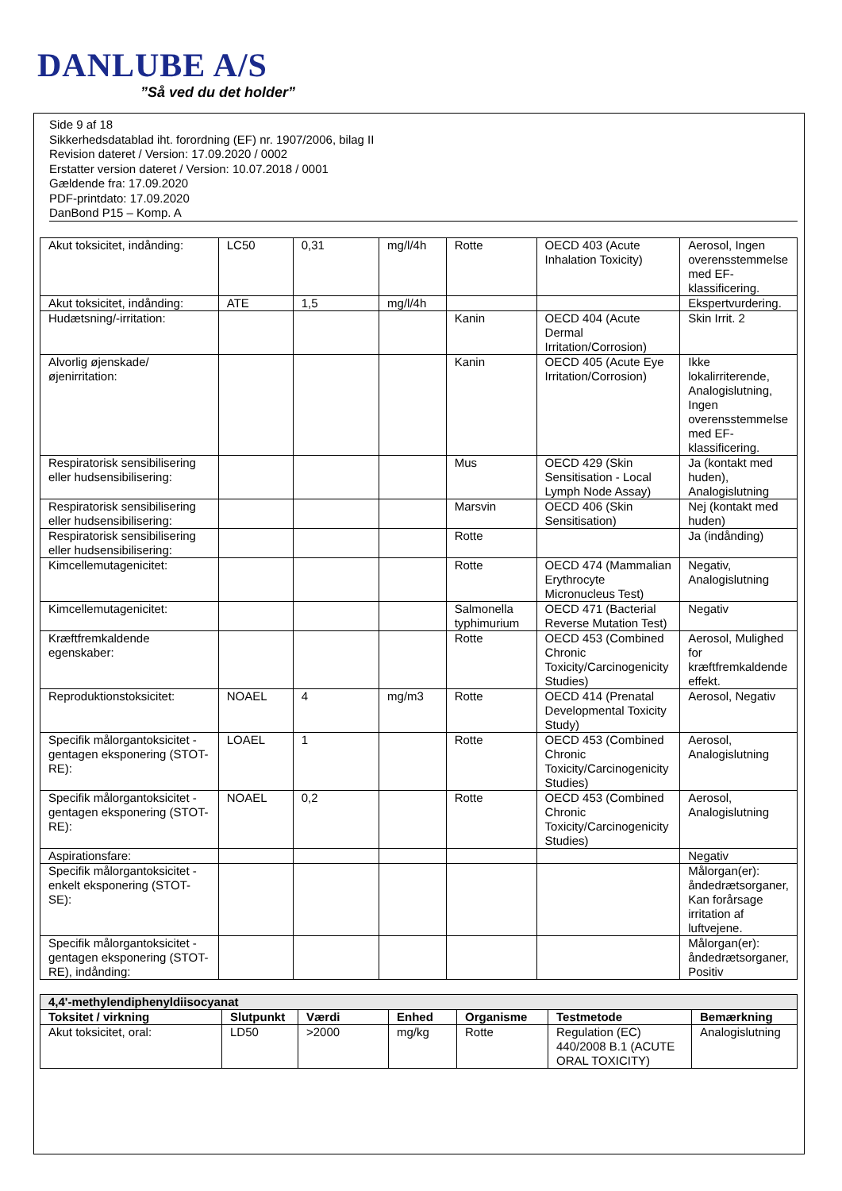DANLUBE A/S
”Så ved du det holder”
Side 9 af 18
Sikkerhedsdatablad iht. forordning (EF) nr. 1907/2006, bilag II
Revision dateret / Version: 17.09.2020 / 0002
Erstatter version dateret / Version: 10.07.2018 / 0001
Gældende fra: 17.09.2020
PDF-printdato: 17.09.2020
DanBond P15 – Komp. A
| Akut toksicitet, indånding: | LC50 | 0,31 | mg/l/4h | Rotte | OECD 403 (Acute Inhalation Toxicity) | Aerosol, Ingen overensstemmelse med EF-klassificering. |
| Akut toksicitet, indånding: | ATE | 1,5 | mg/l/4h | | | Ekspertvurdering. |
| Hudætsning/-irritation: | | | | Kanin | OECD 404 (Acute Dermal Irritation/Corrosion) | Skin Irrit. 2 |
| Alvorlig øjenskade/øjenirritation: | | | | Kanin | OECD 405 (Acute Eye Irritation/Corrosion) | Ikke lokalirriterende, Analogislutning, Ingen overensstemmelse med EF-klassificering. |
| Respiratorisk sensibilisering eller hudsensibilisering: | | | | Mus | OECD 429 (Skin Sensitisation - Local Lymph Node Assay) | Ja (kontakt med huden), Analogislutning |
| Respiratorisk sensibilisering eller hudsensibilisering: | | | | Marsvin | OECD 406 (Skin Sensitisation) | Nej (kontakt med huden) |
| Respiratorisk sensibilisering eller hudsensibilisering: | | | | Rotte | | Ja (indånding) |
| Kimcellemutagenicitet: | | | | Rotte | OECD 474 (Mammalian Erythrocyte Micronucleus Test) | Negativ, Analogislutning |
| Kimcellemutagenicitet: | | | | Salmonella typhimurium | OECD 471 (Bacterial Reverse Mutation Test) | Negativ |
| Kræftfremkaldende egenskaber: | | | | Rotte | OECD 453 (Combined Chronic Toxicity/Carcinogenicity Studies) | Aerosol, Mulighed for kræftfremkaldende effekt. |
| Reproduktionstoksicitet: | NOAEL | 4 | mg/m3 | Rotte | OECD 414 (Prenatal Developmental Toxicity Study) | Aerosol, Negativ |
| Specifik målorgantoksicitet - gentagen eksponering (STOT-RE): | LOAEL | 1 | | Rotte | OECD 453 (Combined Chronic Toxicity/Carcinogenicity Studies) | Aerosol, Analogislutning |
| Specifik målorgantoksicitet - gentagen eksponering (STOT-RE): | NOAEL | 0,2 | | Rotte | OECD 453 (Combined Chronic Toxicity/Carcinogenicity Studies) | Aerosol, Analogislutning |
| Aspirationsfare: | | | | | | Negativ |
| Specifik målorgantoksicitet - enkelt eksponering (STOT-SE): | | | | | | Målorgan(er): åndedrætsorganer, Kan forårsage irritation af luftvejene. |
| Specifik målorgantoksicitet - gentagen eksponering (STOT-RE), indånding: | | | | | | Målorgan(er): åndedrætsorganer, Positiv |
| 4,4'-methylendiphenyldiisocyanat | | | | | | |
| --- | --- | --- | --- | --- | --- | --- |
| Toksitet / virkning | Slutpunkt | Værdi | Enhed | Organisme | Testmetode | Bemærkning |
| Akut toksicitet, oral: | LD50 | >2000 | mg/kg | Rotte | Regulation (EC) 440/2008 B.1 (ACUTE ORAL TOXICITY) | Analogislutning |